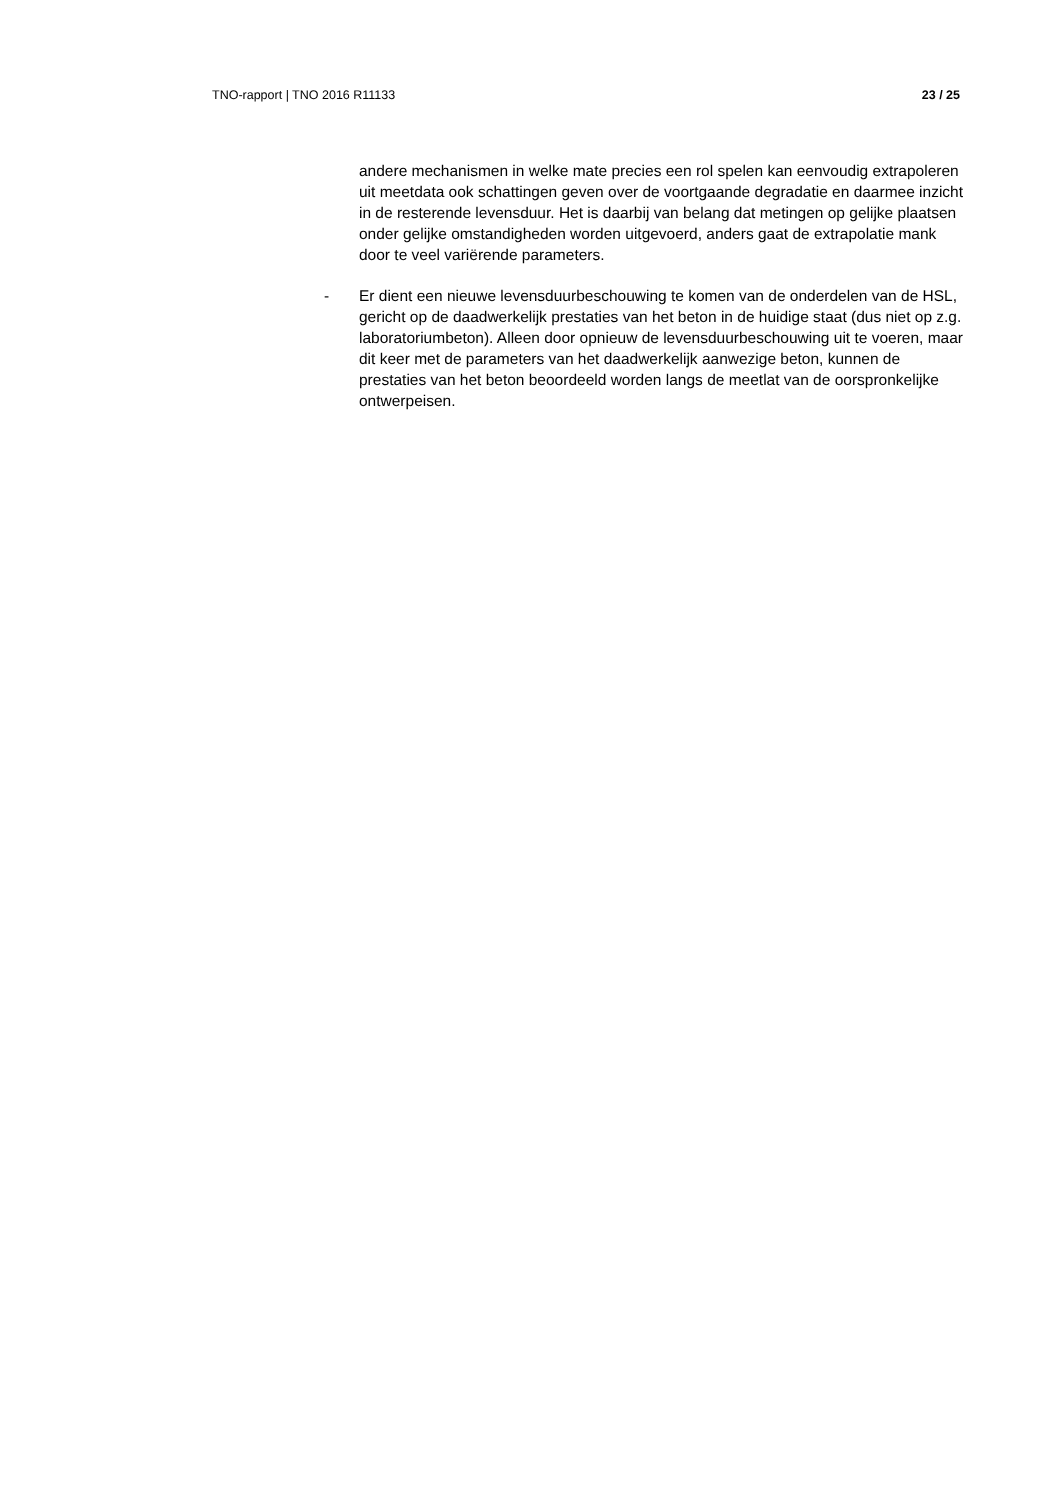TNO-rapport | TNO 2016 R11133 23 / 25
andere mechanismen in welke mate precies een rol spelen kan eenvoudig extrapoleren uit meetdata ook schattingen geven over de voortgaande degradatie en daarmee inzicht in de resterende levensduur. Het is daarbij van belang dat metingen op gelijke plaatsen onder gelijke omstandigheden worden uitgevoerd, anders gaat de extrapolatie mank door te veel variërende parameters.
- Er dient een nieuwe levensduurbeschouwing te komen van de onderdelen van de HSL, gericht op de daadwerkelijk prestaties van het beton in de huidige staat (dus niet op z.g. laboratoriumbeton). Alleen door opnieuw de levensduurbeschouwing uit te voeren, maar dit keer met de parameters van het daadwerkelijk aanwezige beton, kunnen de prestaties van het beton beoordeeld worden langs de meetlat van de oorspronkelijke ontwerpeisen.